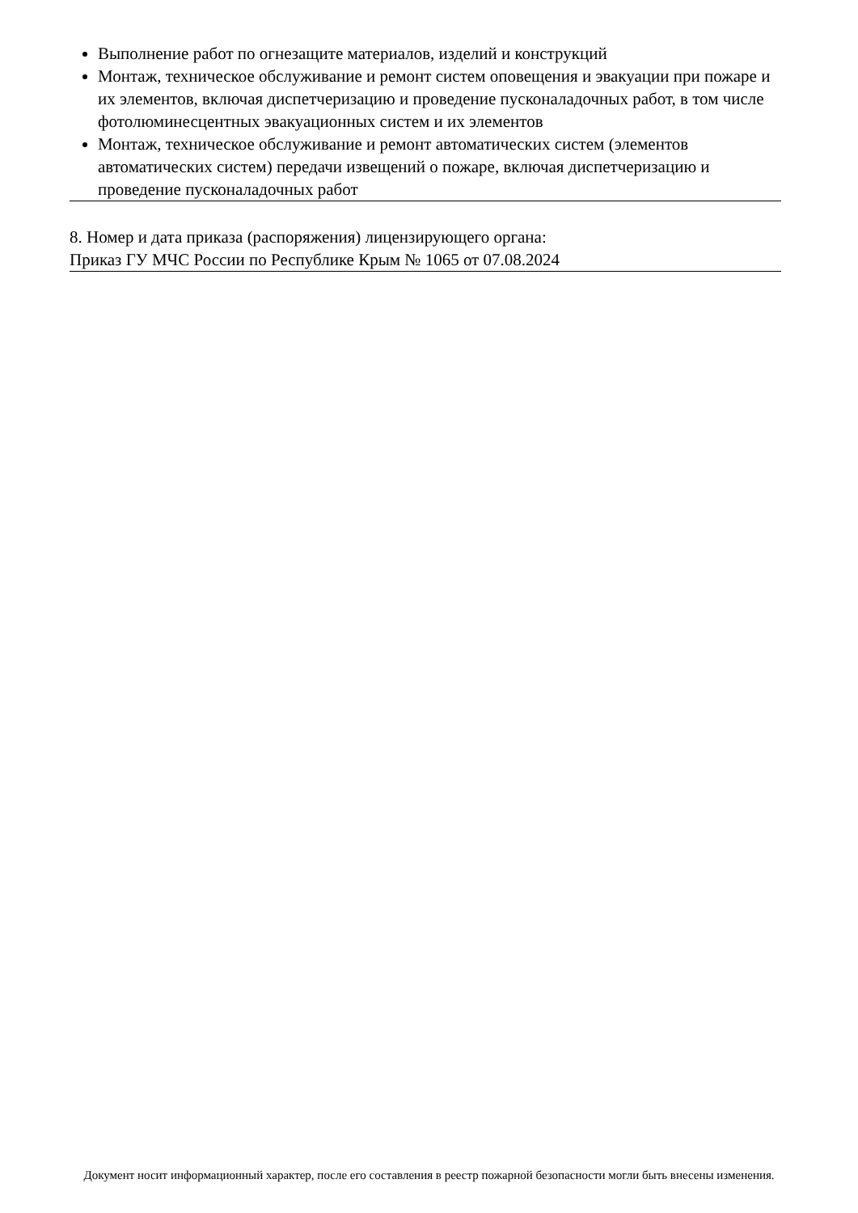Выполнение работ по огнезащите материалов, изделий и конструкций
Монтаж, техническое обслуживание и ремонт систем оповещения и эвакуации при пожаре и их элементов, включая диспетчеризацию и проведение пусконаладочных работ, в том числе фотолюминесцентных эвакуационных систем и их элементов
Монтаж, техническое обслуживание и ремонт автоматических систем (элементов автоматических систем) передачи извещений о пожаре, включая диспетчеризацию и проведение пусконаладочных работ
8. Номер и дата приказа (распоряжения) лицензирующего органа:
Приказ ГУ МЧС России по Республике Крым № 1065 от 07.08.2024
Документ носит информационный характер, после его составления в реестр пожарной безопасности могли быть внесены изменения.